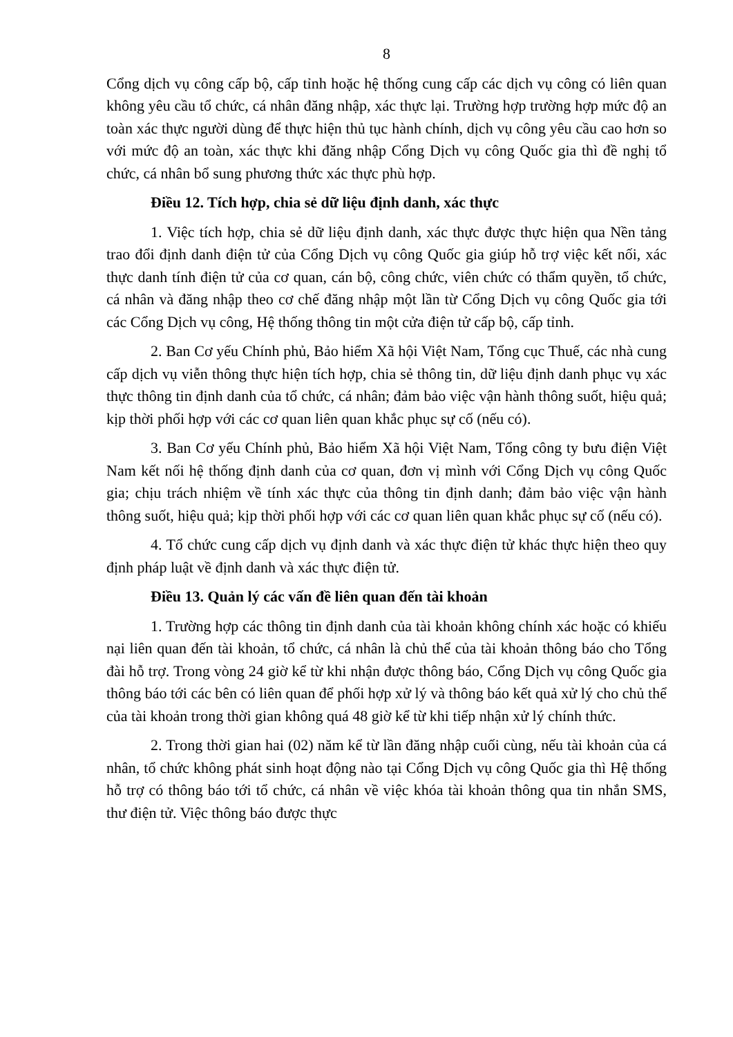8
Cổng dịch vụ công cấp bộ, cấp tỉnh hoặc hệ thống cung cấp các dịch vụ công có liên quan không yêu cầu tổ chức, cá nhân đăng nhập, xác thực lại. Trường hợp trường hợp mức độ an toàn xác thực người dùng để thực hiện thủ tục hành chính, dịch vụ công yêu cầu cao hơn so với mức độ an toàn, xác thực khi đăng nhập Cổng Dịch vụ công Quốc gia thì đề nghị tổ chức, cá nhân bổ sung phương thức xác thực phù hợp.
Điều 12. Tích hợp, chia sẻ dữ liệu định danh, xác thực
1. Việc tích hợp, chia sẻ dữ liệu định danh, xác thực được thực hiện qua Nền tảng trao đổi định danh điện tử của Cổng Dịch vụ công Quốc gia giúp hỗ trợ việc kết nối, xác thực danh tính điện tử của cơ quan, cán bộ, công chức, viên chức có thẩm quyền, tổ chức, cá nhân và đăng nhập theo cơ chế đăng nhập một lần từ Cổng Dịch vụ công Quốc gia tới các Cổng Dịch vụ công, Hệ thống thông tin một cửa điện tử cấp bộ, cấp tỉnh.
2. Ban Cơ yếu Chính phủ, Bảo hiểm Xã hội Việt Nam, Tổng cục Thuế, các nhà cung cấp dịch vụ viễn thông thực hiện tích hợp, chia sẻ thông tin, dữ liệu định danh phục vụ xác thực thông tin định danh của tổ chức, cá nhân; đảm bảo việc vận hành thông suốt, hiệu quả; kịp thời phối hợp với các cơ quan liên quan khắc phục sự cố (nếu có).
3. Ban Cơ yếu Chính phủ, Bảo hiểm Xã hội Việt Nam, Tổng công ty bưu điện Việt Nam kết nối hệ thống định danh của cơ quan, đơn vị mình với Cổng Dịch vụ công Quốc gia; chịu trách nhiệm về tính xác thực của thông tin định danh; đảm bảo việc vận hành thông suốt, hiệu quả; kịp thời phối hợp với các cơ quan liên quan khắc phục sự cố (nếu có).
4. Tổ chức cung cấp dịch vụ định danh và xác thực điện tử khác thực hiện theo quy định pháp luật về định danh và xác thực điện tử.
Điều 13. Quản lý các vấn đề liên quan đến tài khoản
1. Trường hợp các thông tin định danh của tài khoản không chính xác hoặc có khiếu nại liên quan đến tài khoản, tổ chức, cá nhân là chủ thể của tài khoản thông báo cho Tổng đài hỗ trợ. Trong vòng 24 giờ kể từ khi nhận được thông báo, Cổng Dịch vụ công Quốc gia thông báo tới các bên có liên quan để phối hợp xử lý và thông báo kết quả xử lý cho chủ thể của tài khoản trong thời gian không quá 48 giờ kể từ khi tiếp nhận xử lý chính thức.
2. Trong thời gian hai (02) năm kể từ lần đăng nhập cuối cùng, nếu tài khoản của cá nhân, tổ chức không phát sinh hoạt động nào tại Cổng Dịch vụ công Quốc gia thì Hệ thống hỗ trợ có thông báo tới tổ chức, cá nhân về việc khóa tài khoản thông qua tin nhắn SMS, thư điện tử. Việc thông báo được thực